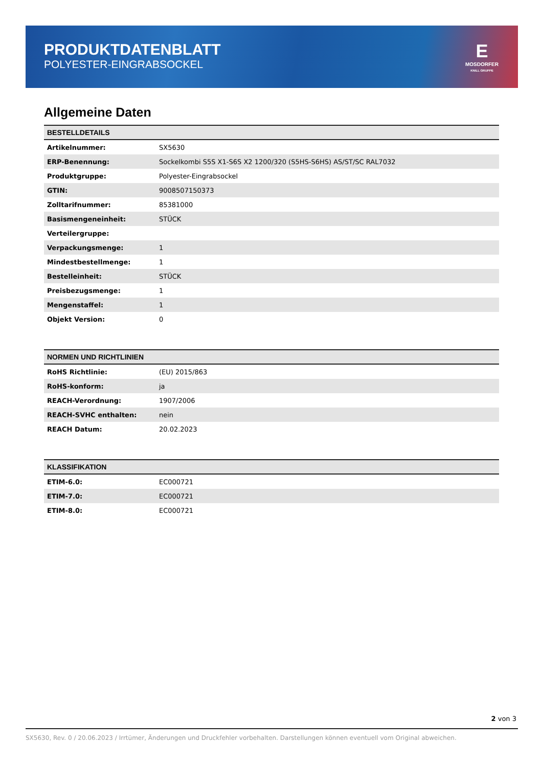PRODUKTDATENBLATT
POLYESTER-EINGRABSOCKEL
E
MOSDORFER
KNILL GRUPPE
Allgemeine Daten
| BESTELLDETAILS | |
| --- | --- |
| Artikelnummer: | SX5630 |
| ERP-Benennung: | Sockelkombi S5S X1-S6S X2 1200/320 (S5HS-S6HS) AS/ST/SC RAL7032 |
| Produktgruppe: | Polyester-Eingrabsockel |
| GTIN: | 9008507150373 |
| Zolltarifnummer: | 85381000 |
| Basismengeneinheit: | STÜCK |
| Verteilergruppe: | |
| Verpackungsmenge: | 1 |
| Mindestbestellmenge: | 1 |
| Bestelleinheit: | STÜCK |
| Preisbezugsmenge: | 1 |
| Mengenstaffel: | 1 |
| Objekt Version: | 0 |
| NORMEN UND RICHTLINIEN | |
| --- | --- |
| RoHS Richtlinie: | (EU) 2015/863 |
| RoHS-konform: | ja |
| REACH-Verordnung: | 1907/2006 |
| REACH-SVHC enthalten: | nein |
| REACH Datum: | 20.02.2023 |
| KLASSIFIKATION | |
| --- | --- |
| ETIM-6.0: | EC000721 |
| ETIM-7.0: | EC000721 |
| ETIM-8.0: | EC000721 |
2 von 3
SX5630, Rev. 0 / 20.06.2023 / Irrtümer, Änderungen und Druckfehler vorbehalten. Darstellungen können eventuell vom Original abweichen.